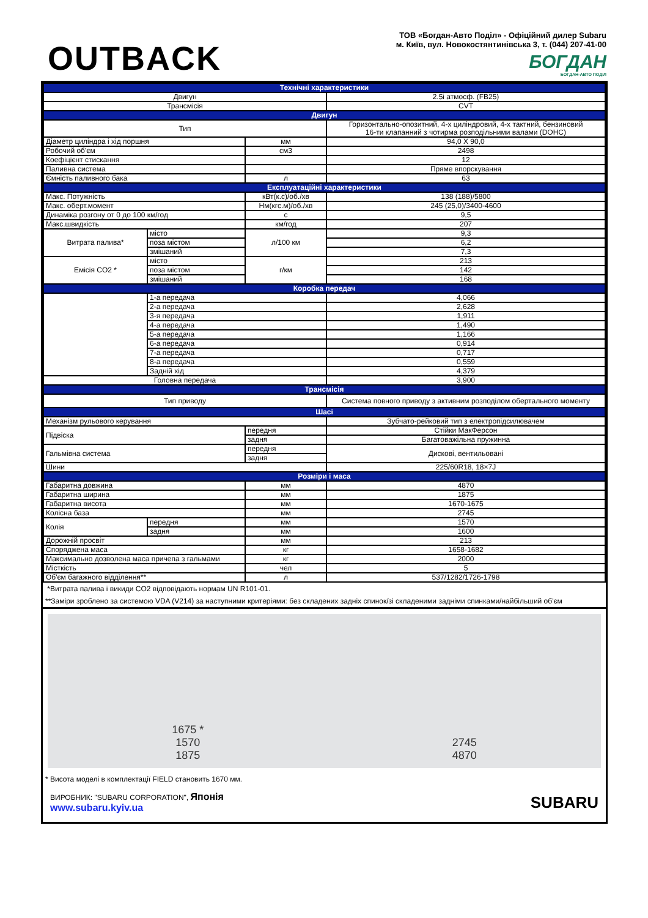OUTBACK
ТОВ «Богдан-Авто Поділ» - Офіційний дилер Subaru
м. Київ, вул. Новокостянтинівська 3, т. (044) 207-41-00
БОГДАН
БОГДАН-АВТО ПОДІЛ
| Технічні характеристики | | | |
| Двигун | | | 2.5i атмосф. (FB25) |
| Трансмісія | | | CVT |
| Двигун | | | |
| Тип | | | Горизонтально-опозитний, 4-х циліндровий, 4-х тактний, бензиновий 16-ти клапанний з чотирма розподільними валами (DOHC) |
| Діаметр циліндра і хід поршня | | мм | 94,0 X 90,0 |
| Робочий об'єм | | см3 | 2498 |
| Коефіцієнт стискання | | | 12 |
| Паливна система | | | Пряме впорскування |
| Ємність паливного бака | | л | 63 |
| Експлуатаційні характеристики | | | |
| Макс. Потужність | | кВт(к.с)/об./хв | 138 (188)/5800 |
| Макс. оберт.момент | | Нм(кгс.м)/об./хв | 245 (25,0)/3400-4600 |
| Динаміка розгону от 0 до 100 км/год | | с | 9,5 |
| Макс.швидкість | | км/год | 207 |
| Витрата палива* | місто | л/100 км | 9,3 |
| | поза містом | | 6,2 |
| | змішаний | | 7,3 |
| Емісія CO2 * | місто | г/км | 213 |
| | поза містом | | 142 |
| | змішаний | | 168 |
| Коробка передач | | | |
| | 1-а передача | | 4,066 |
| | 2-а передача | | 2,628 |
| | 3-я передача | | 1,911 |
| | 4-а передача | | 1,490 |
| | 5-а передача | | 1,166 |
| | 6-а передача | | 0,914 |
| | 7-а передача | | 0,717 |
| | 8-а передача | | 0,559 |
| | Задній хід | | 4,379 |
| Головна передача | | | 3,900 |
| Трансмісія | | | |
| Тип приводу | | | Система повного приводу з активним розподілом обертального моменту |
| Шасі | | | |
| Механізм рульового керування | | | Зубчато-рейковий тип з електропідсилювачем |
| Підвіска | | передня | Стійки МакФерсон |
| | | задня | Багатоважільна пружинна |
| Гальмівна система | | передня | Дискові, вентильовані |
| | | задня | |
| Шини | | | 225/60R18, 18×7J |
| Розміри і маса | | | |
| Габаритна довжина | | мм | 4870 |
| Габаритна ширина | | мм | 1875 |
| Габаритна висота | | мм | 1670-1675 |
| Колісна база | | мм | 2745 |
| Колія | передня | мм | 1570 |
| | задня | мм | 1600 |
| Дорожній просвіт | | мм | 213 |
| Споряджена маса | | кг | 1658-1682 |
| Максимально дозволена маса причепа з гальмами | | кг | 2000 |
| Місткість | | чел | 5 |
| Об'єм багажного відділення** | | л | 537/1282/1726-1798 |
*Витрата палива і викиди CO2 відповідають нормам UN R101-01.
**Заміри зроблено за системою VDA (V214) за наступними критеріями: без складених задніх спинок/зі складеними задніми спинками/найбільший об'єм
1675 *
1570
1875
2745
4870
* Висота моделі в комплектації FIELD становить 1670 мм.
ВИРОБНИК: "SUBARU CORPORATION", Японія
www.subaru.kyiv.ua
SUBARU